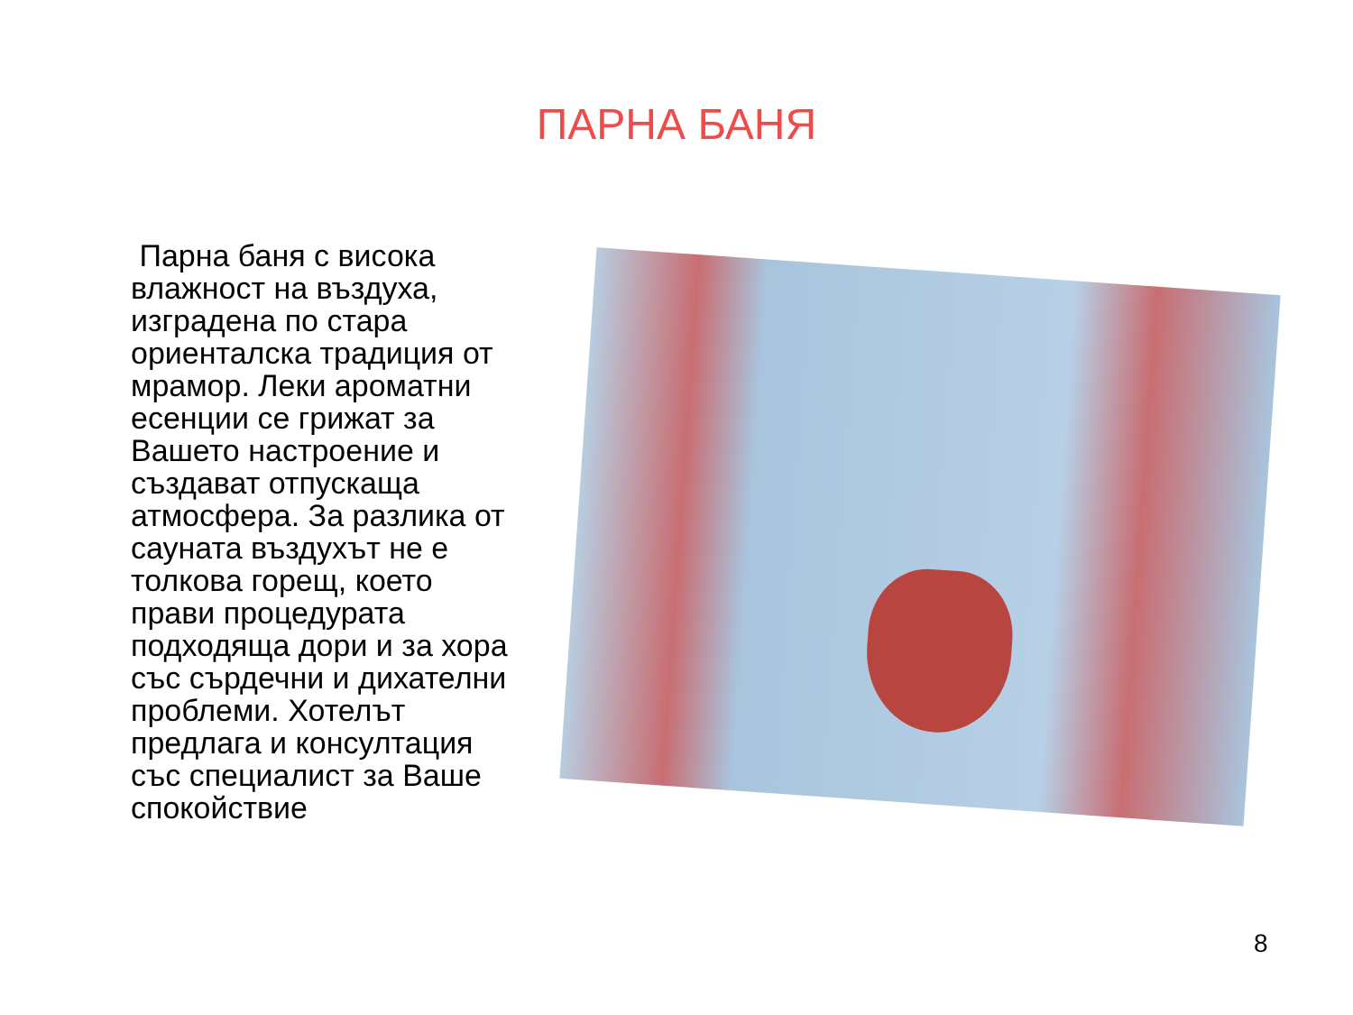ПАРНА БАНЯ
Парна баня с висока влажност на въздуха, изградена по стара ориенталска традиция от мрамор. Леки ароматни есенции се грижат за Вашето настроение и създават отпускаща атмосфера. За разлика от сауната въздухът не е толкова горещ, което прави процедурата подходяща дори и за хора със сърдечни и дихателни проблеми. Хотелът предлага и консултация със специалист за Ваше спокойствие
8